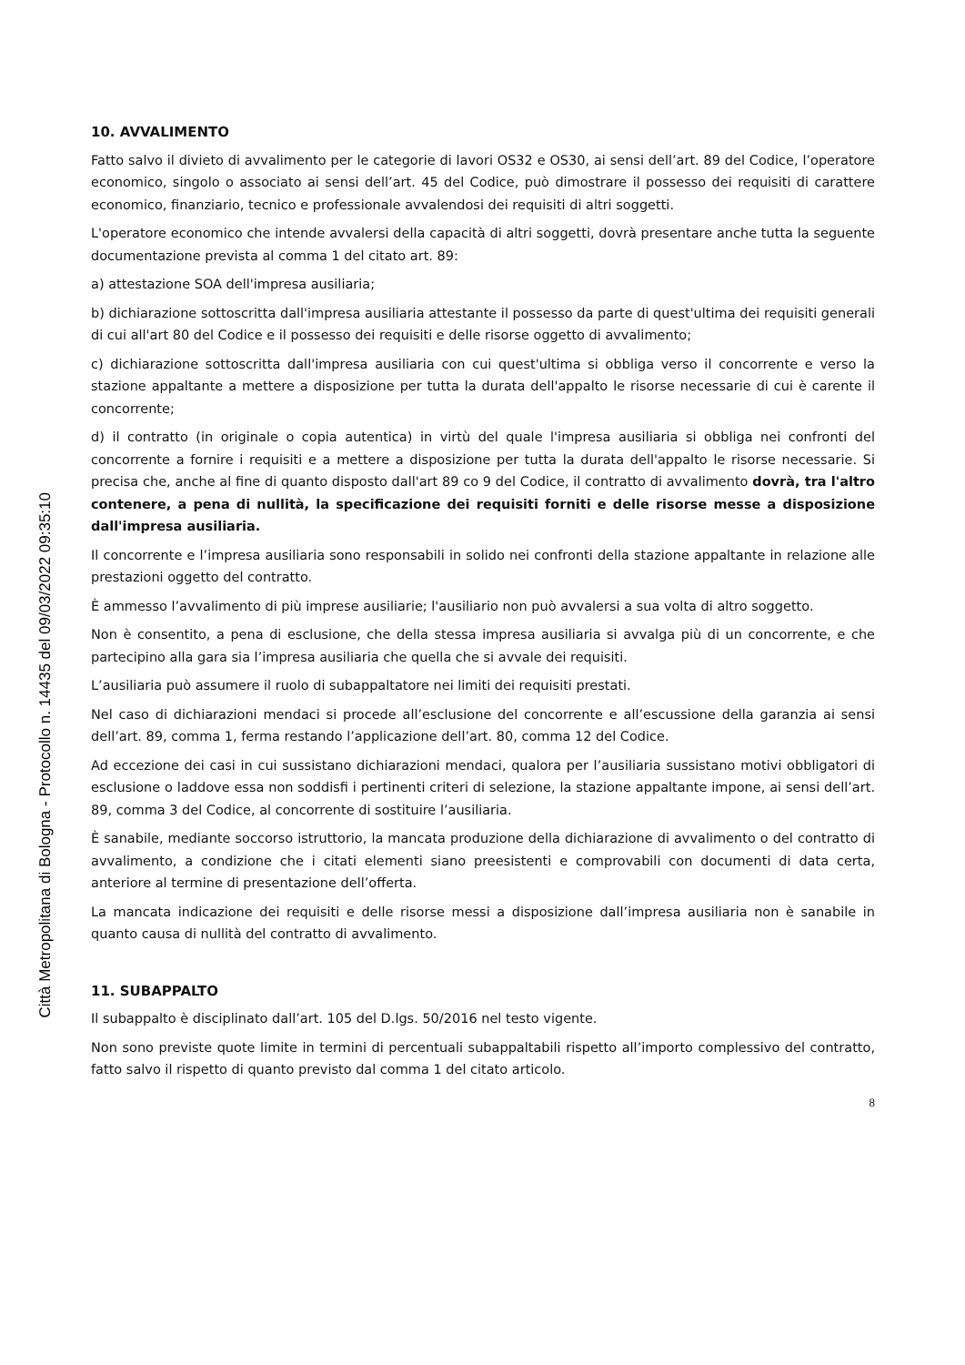Città Metropolitana di Bologna - Protocollo n. 14435 del 09/03/2022 09:35:10
10. AVVALIMENTO
Fatto salvo il divieto di avvalimento per le categorie di lavori OS32 e OS30, ai sensi dell’art. 89 del Codice, l’operatore economico, singolo o associato ai sensi dell’art. 45 del Codice, può dimostrare il possesso dei requisiti di carattere economico, finanziario, tecnico e professionale avvalendosi dei requisiti di altri soggetti.
L'operatore economico che intende avvalersi della capacità di altri soggetti, dovrà presentare anche tutta la seguente documentazione prevista al comma 1 del citato art. 89:
a) attestazione SOA dell'impresa ausiliaria;
b) dichiarazione sottoscritta dall'impresa ausiliaria attestante il possesso da parte di quest'ultima dei requisiti generali di cui all'art 80 del Codice e il possesso dei requisiti e delle risorse oggetto di avvalimento;
c) dichiarazione sottoscritta dall'impresa ausiliaria con cui quest'ultima si obbliga verso il concorrente e verso la stazione appaltante a mettere a disposizione per tutta la durata dell'appalto le risorse necessarie di cui è carente il concorrente;
d) il contratto (in originale o copia autentica) in virtù del quale l'impresa ausiliaria si obbliga nei confronti del concorrente a fornire i requisiti e a mettere a disposizione per tutta la durata dell'appalto le risorse necessarie. Si precisa che, anche al fine di quanto disposto dall'art 89 co 9 del Codice, il contratto di avvalimento dovrà, tra l'altro contenere, a pena di nullità, la specificazione dei requisiti forniti e delle risorse messe a disposizione dall'impresa ausiliaria.
Il concorrente e l’impresa ausiliaria sono responsabili in solido nei confronti della stazione appaltante in relazione alle prestazioni oggetto del contratto.
È ammesso l’avvalimento di più imprese ausiliarie; l'ausiliario non può avvalersi a sua volta di altro soggetto.
Non è consentito, a pena di esclusione, che della stessa impresa ausiliaria si avvalga più di un concorrente, e che partecipino alla gara sia l’impresa ausiliaria che quella che si avvale dei requisiti.
L’ausiliaria può assumere il ruolo di subappaltatore nei limiti dei requisiti prestati.
Nel caso di dichiarazioni mendaci si procede all’esclusione del concorrente e all’escussione della garanzia ai sensi dell’art. 89, comma 1, ferma restando l’applicazione dell’art. 80, comma 12 del Codice.
Ad eccezione dei casi in cui sussistano dichiarazioni mendaci, qualora per l’ausiliaria sussistano motivi obbligatori di esclusione o laddove essa non soddisfi i pertinenti criteri di selezione, la stazione appaltante impone, ai sensi dell’art. 89, comma 3 del Codice, al concorrente di sostituire l’ausiliaria.
È sanabile, mediante soccorso istruttorio, la mancata produzione della dichiarazione di avvalimento o del contratto di avvalimento, a condizione che i citati elementi siano preesistenti e comprovabili con documenti di data certa, anteriore al termine di presentazione dell’offerta.
La mancata indicazione dei requisiti e delle risorse messi a disposizione dall’impresa ausiliaria non è sanabile in quanto causa di nullità del contratto di avvalimento.
11. SUBAPPALTO
Il subappalto è disciplinato dall’art. 105 del D.lgs. 50/2016 nel testo vigente.
Non sono previste quote limite in termini di percentuali subappaltabili rispetto all’importo complessivo del contratto, fatto salvo il rispetto di quanto previsto dal comma 1 del citato articolo.
8